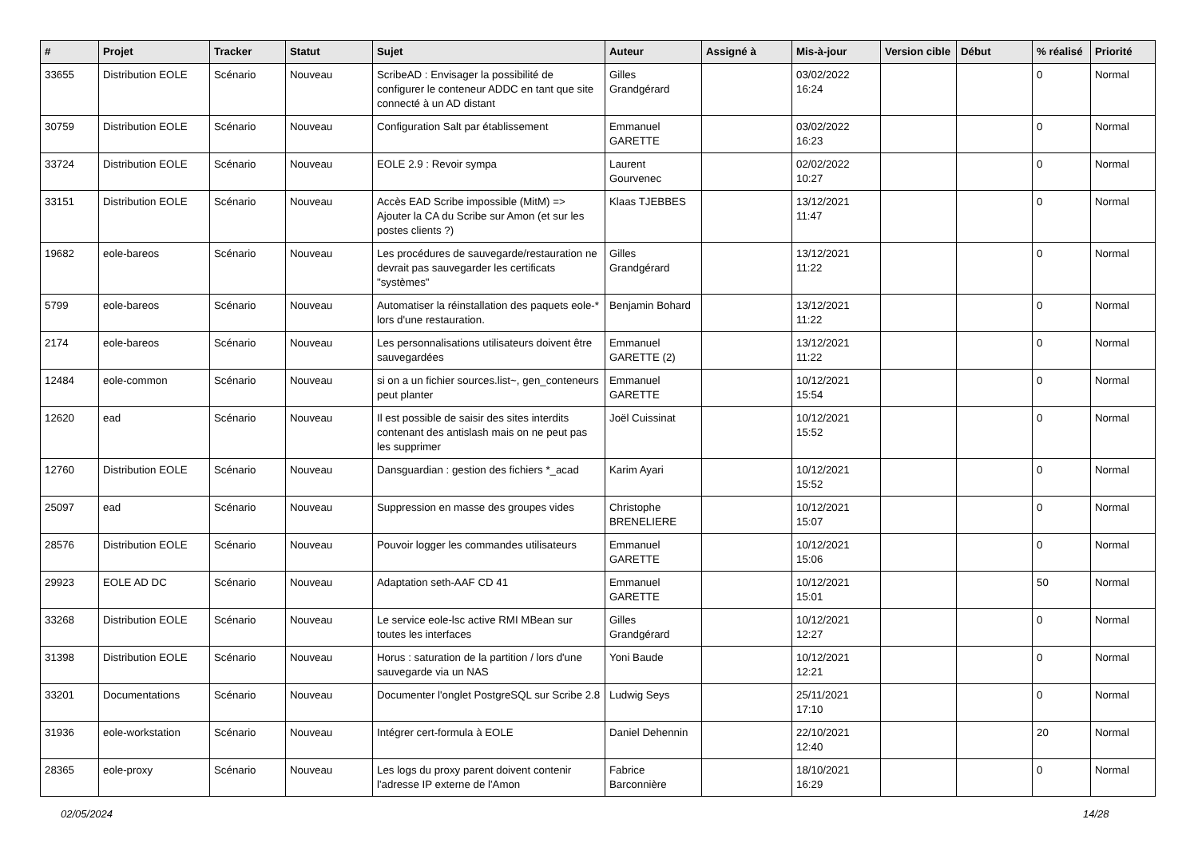| # | Projet | Tracker | Statut | Sujet | Auteur | Assigné à | Mis-à-jour | Version cible | Début | % réalisé | Priorité |
| --- | --- | --- | --- | --- | --- | --- | --- | --- | --- | --- | --- |
| 33655 | Distribution EOLE | Scénario | Nouveau | ScribeAD : Envisager la possibilité de configurer le conteneur ADDC en tant que site connecté à un AD distant | Gilles Grandgérard | | 03/02/2022 16:24 | | | 0 | Normal |
| 30759 | Distribution EOLE | Scénario | Nouveau | Configuration Salt par établissement | Emmanuel GARETTE | | 03/02/2022 16:23 | | | 0 | Normal |
| 33724 | Distribution EOLE | Scénario | Nouveau | EOLE 2.9 : Revoir sympa | Laurent Gourvenec | | 02/02/2022 10:27 | | | 0 | Normal |
| 33151 | Distribution EOLE | Scénario | Nouveau | Accès EAD Scribe impossible (MitM) => Ajouter la CA du Scribe sur Amon (et sur les postes clients ?) | Klaas TJEBBES | | 13/12/2021 11:47 | | | 0 | Normal |
| 19682 | eole-bareos | Scénario | Nouveau | Les procédures de sauvegarde/restauration ne devrait pas sauvegarder les certificats "systèmes" | Gilles Grandgérard | | 13/12/2021 11:22 | | | 0 | Normal |
| 5799 | eole-bareos | Scénario | Nouveau | Automatiser la réinstallation des paquets eole-* lors d'une restauration. | Benjamin Bohard | | 13/12/2021 11:22 | | | 0 | Normal |
| 2174 | eole-bareos | Scénario | Nouveau | Les personnalisations utilisateurs doivent être sauvegardées | Emmanuel GARETTE (2) | | 13/12/2021 11:22 | | | 0 | Normal |
| 12484 | eole-common | Scénario | Nouveau | si on a un fichier sources.list~, gen_conteneurs peut planter | Emmanuel GARETTE | | 10/12/2021 15:54 | | | 0 | Normal |
| 12620 | ead | Scénario | Nouveau | Il est possible de saisir des sites interdits contenant des antislash mais on ne peut pas les supprimer | Joël Cuissinat | | 10/12/2021 15:52 | | | 0 | Normal |
| 12760 | Distribution EOLE | Scénario | Nouveau | Dansguardian : gestion des fichiers *_acad | Karim Ayari | | 10/12/2021 15:52 | | | 0 | Normal |
| 25097 | ead | Scénario | Nouveau | Suppression en masse des groupes vides | Christophe BRENELIERE | | 10/12/2021 15:07 | | | 0 | Normal |
| 28576 | Distribution EOLE | Scénario | Nouveau | Pouvoir logger les commandes utilisateurs | Emmanuel GARETTE | | 10/12/2021 15:06 | | | 0 | Normal |
| 29923 | EOLE AD DC | Scénario | Nouveau | Adaptation seth-AAF CD 41 | Emmanuel GARETTE | | 10/12/2021 15:01 | | | 50 | Normal |
| 33268 | Distribution EOLE | Scénario | Nouveau | Le service eole-lsc active RMI MBean sur toutes les interfaces | Gilles Grandgérard | | 10/12/2021 12:27 | | | 0 | Normal |
| 31398 | Distribution EOLE | Scénario | Nouveau | Horus : saturation de la partition / lors d'une sauvegarde via un NAS | Yoni Baude | | 10/12/2021 12:21 | | | 0 | Normal |
| 33201 | Documentations | Scénario | Nouveau | Documenter l'onglet PostgreSQL sur Scribe 2.8 | Ludwig Seys | | 25/11/2021 17:10 | | | 0 | Normal |
| 31936 | eole-workstation | Scénario | Nouveau | Intégrer cert-formula à EOLE | Daniel Dehennin | | 22/10/2021 12:40 | | | 20 | Normal |
| 28365 | eole-proxy | Scénario | Nouveau | Les logs du proxy parent doivent contenir l'adresse IP externe de l'Amon | Fabrice Barconnière | | 18/10/2021 16:29 | | | 0 | Normal |
02/05/2024 14/28